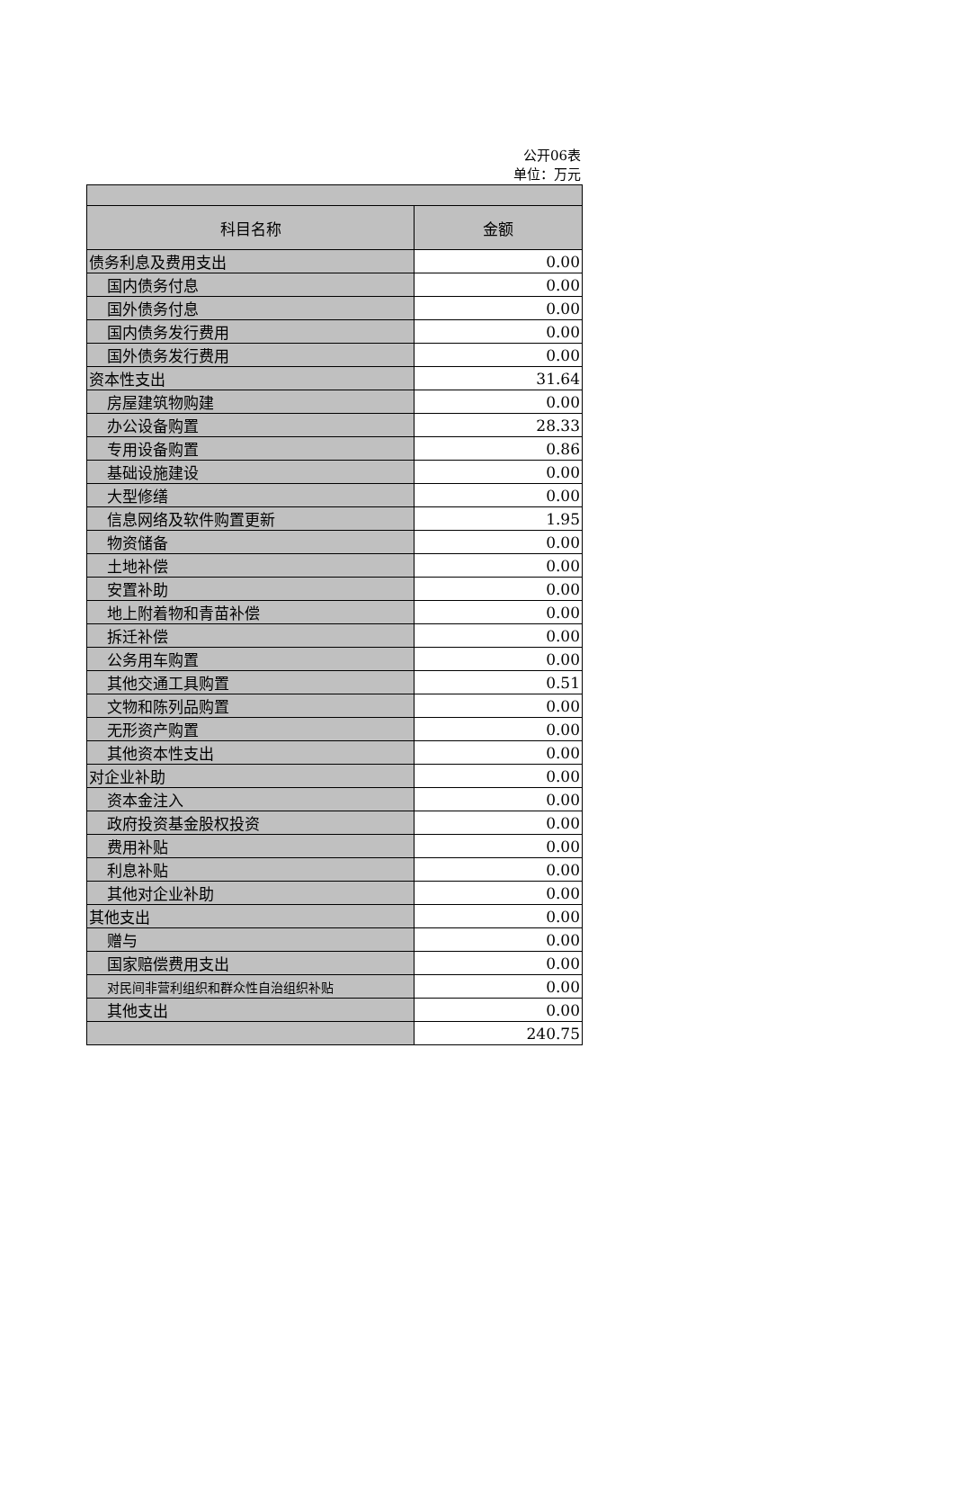公开06表
单位：万元
| 科目名称 | 金额 |
| --- | --- |
| 债务利息及费用支出 | 0.00 |
| 国内债务付息 | 0.00 |
| 国外债务付息 | 0.00 |
| 国内债务发行费用 | 0.00 |
| 国外债务发行费用 | 0.00 |
| 资本性支出 | 31.64 |
| 房屋建筑物购建 | 0.00 |
| 办公设备购置 | 28.33 |
| 专用设备购置 | 0.86 |
| 基础设施建设 | 0.00 |
| 大型修缮 | 0.00 |
| 信息网络及软件购置更新 | 1.95 |
| 物资储备 | 0.00 |
| 土地补偿 | 0.00 |
| 安置补助 | 0.00 |
| 地上附着物和青苗补偿 | 0.00 |
| 拆迁补偿 | 0.00 |
| 公务用车购置 | 0.00 |
| 其他交通工具购置 | 0.51 |
| 文物和陈列品购置 | 0.00 |
| 无形资产购置 | 0.00 |
| 其他资本性支出 | 0.00 |
| 对企业补助 | 0.00 |
| 资本金注入 | 0.00 |
| 政府投资基金股权投资 | 0.00 |
| 费用补贴 | 0.00 |
| 利息补贴 | 0.00 |
| 其他对企业补助 | 0.00 |
| 其他支出 | 0.00 |
| 赠与 | 0.00 |
| 国家赔偿费用支出 | 0.00 |
| 对民间非营利组织和群众性自治组织补贴 | 0.00 |
| 其他支出 | 0.00 |
| | 240.75 |